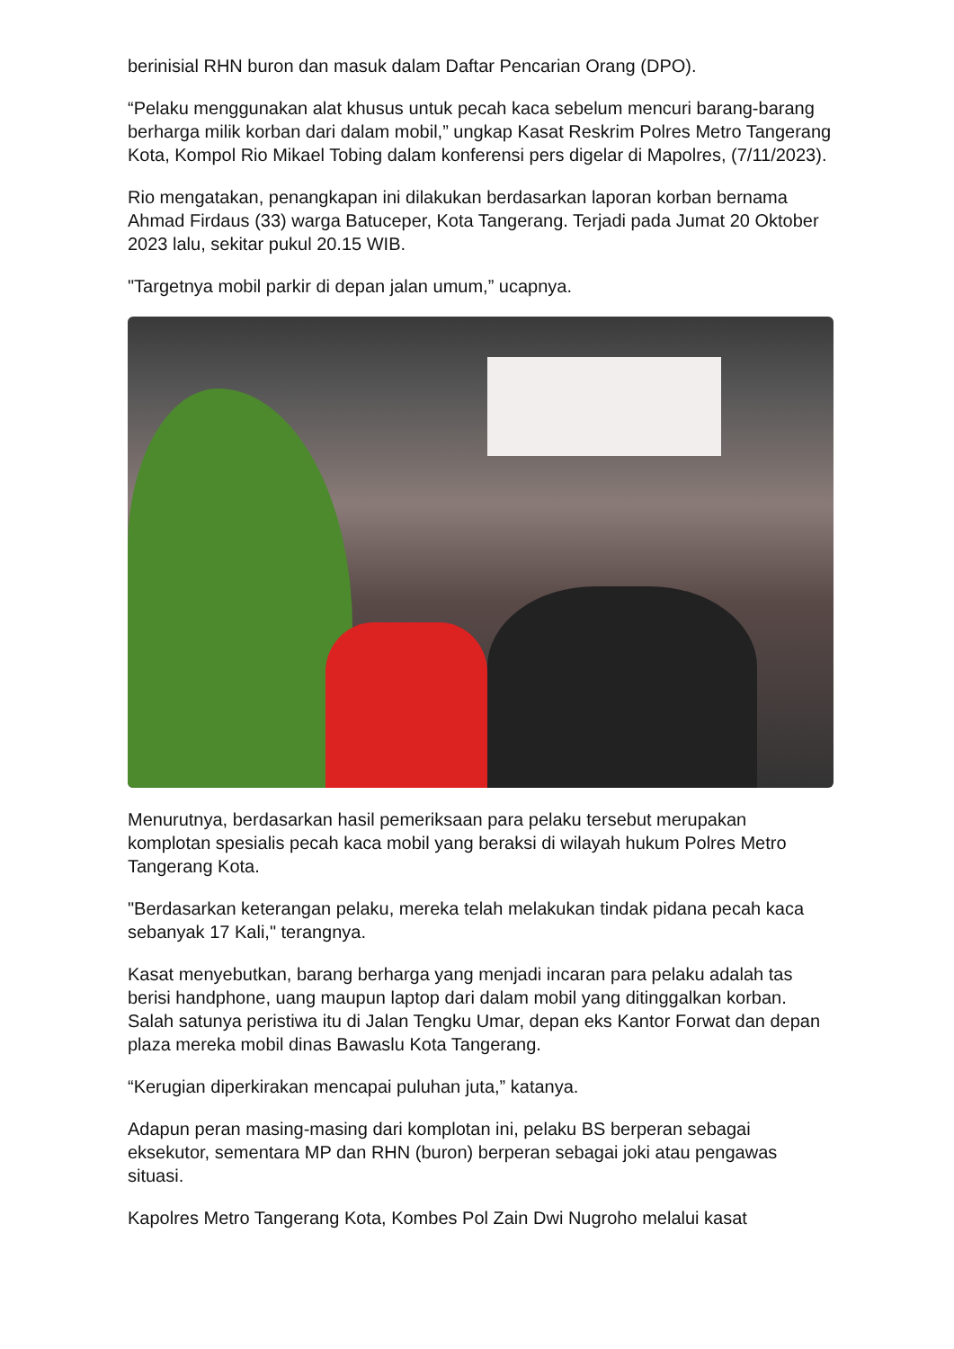berinisial RHN buron dan masuk dalam Daftar Pencarian Orang (DPO).
“Pelaku menggunakan alat khusus untuk pecah kaca sebelum mencuri barang-barang berharga milik korban dari dalam mobil,” ungkap Kasat Reskrim Polres Metro Tangerang Kota, Kompol Rio Mikael Tobing dalam konferensi pers digelar di Mapolres, (7/11/2023).
Rio mengatakan, penangkapan ini dilakukan berdasarkan laporan korban bernama Ahmad Firdaus (33) warga Batuceper, Kota Tangerang. Terjadi pada Jumat 20 Oktober 2023 lalu, sekitar pukul 20.15 WIB.
"Targetnya mobil parkir di depan jalan umum,” ucapnya.
Menurutnya, berdasarkan hasil pemeriksaan para pelaku tersebut merupakan komplotan spesialis pecah kaca mobil yang beraksi di wilayah hukum Polres Metro Tangerang Kota.
"Berdasarkan keterangan pelaku, mereka telah melakukan tindak pidana pecah kaca sebanyak 17 Kali," terangnya.
Kasat menyebutkan, barang berharga yang menjadi incaran para pelaku adalah tas berisi handphone, uang maupun laptop dari dalam mobil yang ditinggalkan korban. Salah satunya peristiwa itu di Jalan Tengku Umar, depan eks Kantor Forwat dan depan plaza mereka mobil dinas Bawaslu Kota Tangerang.
“Kerugian diperkirakan mencapai puluhan juta,” katanya.
Adapun peran masing-masing dari komplotan ini, pelaku BS berperan sebagai eksekutor, sementara MP dan RHN (buron) berperan sebagai joki atau pengawas situasi.
Kapolres Metro Tangerang Kota, Kombes Pol Zain Dwi Nugroho melalui kasat